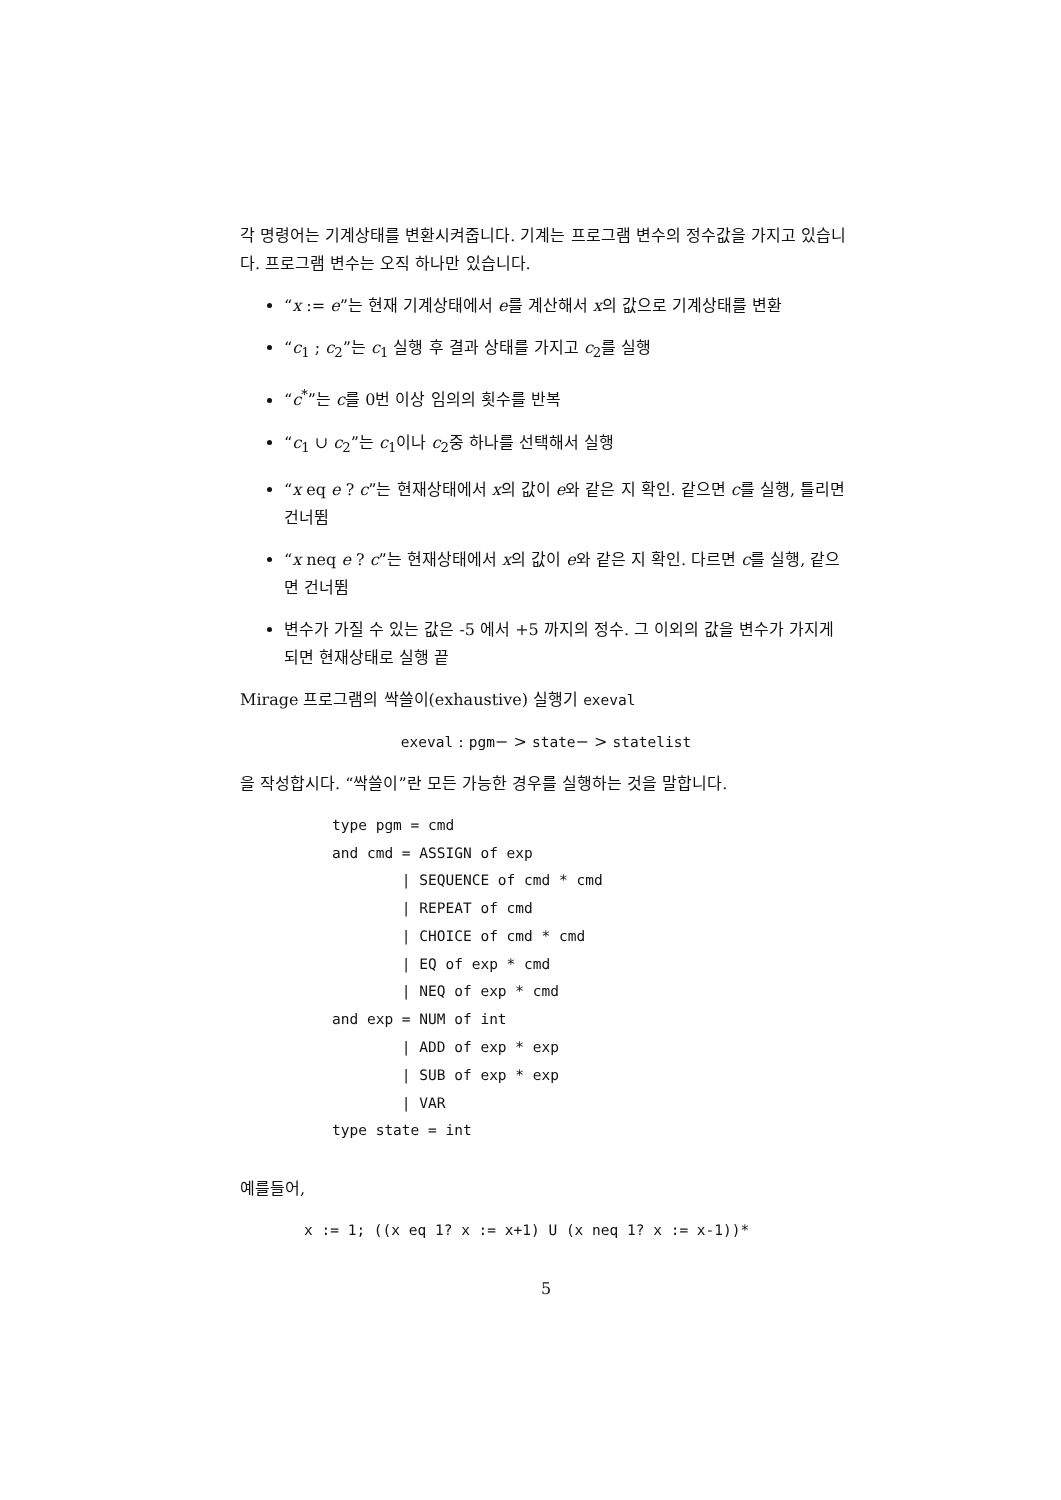각 명령어는 기계상태를 변환시켜줍니다. 기계는 프로그램 변수의 정수값을 가지고 있습니다. 프로그램 변수는 오직 하나만 있습니다.
“x := e”는 현재 기계상태에서 e를 계산해서 x의 값으로 기계상태를 변환
“c<sub>1</sub> ; c<sub>2</sub>”는 c<sub>1</sub> 실행 후 결과 상태를 가지고 c<sub>2</sub>를 실행
“c<sup>*</sup>”는 c를 0번 이상 임의의 횟수를 반복
“c<sub>1</sub> ∪ c<sub>2</sub>”는 c<sub>1</sub>이나 c<sub>2</sub>중 하나를 선택해서 실행
“x eq e ? c”는 현재상태에서 x의 값이 e와 같은 지 확인. 같으면 c를 실행, 틀리면 건너뜀
“x neq e ? c”는 현재상태에서 x의 값이 e와 같은 지 확인. 다르면 c를 실행, 같으면 건너뜀
변수가 가질 수 있는 값은 -5 에서 +5 까지의 정수. 그 이외의 값을 변수가 가지게 되면 현재상태로 실행 끝
Mirage 프로그램의 싹쓸이(exhaustive) 실행기 exeval
exeval : pgm− > state− > statelist
을 작성합시다. “싹쓸이”란 모든 가능한 경우를 실행하는 것을 말합니다.
type pgm = cmd
and cmd = ASSIGN of exp
        | SEQUENCE of cmd * cmd
        | REPEAT of cmd
        | CHOICE of cmd * cmd
        | EQ of exp * cmd
        | NEQ of exp * cmd
and exp = NUM of int
        | ADD of exp * exp
        | SUB of exp * exp
        | VAR
type state = int
예를들어,
x := 1; ((x eq 1? x := x+1) U (x neq 1? x := x-1))*
5